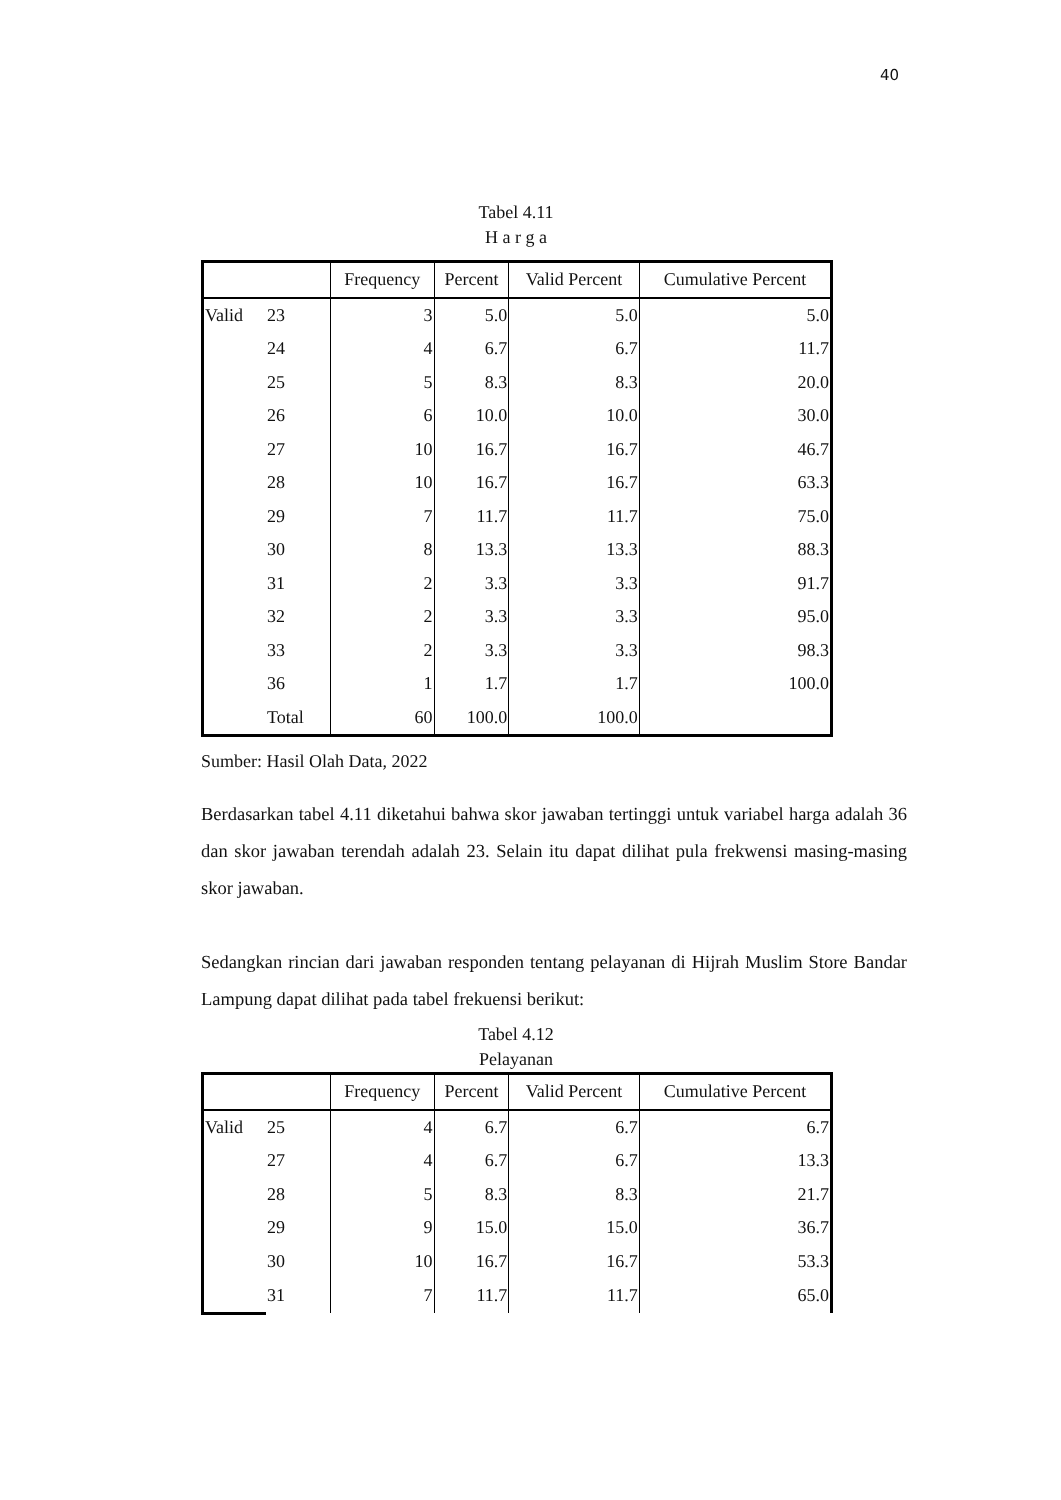40
Tabel 4.11
H a r g a
| | | Frequency | Percent | Valid Percent | Cumulative Percent |
| --- | --- | --- | --- | --- | --- |
| Valid | 23 | 3 | 5.0 | 5.0 | 5.0 |
| | 24 | 4 | 6.7 | 6.7 | 11.7 |
| | 25 | 5 | 8.3 | 8.3 | 20.0 |
| | 26 | 6 | 10.0 | 10.0 | 30.0 |
| | 27 | 10 | 16.7 | 16.7 | 46.7 |
| | 28 | 10 | 16.7 | 16.7 | 63.3 |
| | 29 | 7 | 11.7 | 11.7 | 75.0 |
| | 30 | 8 | 13.3 | 13.3 | 88.3 |
| | 31 | 2 | 3.3 | 3.3 | 91.7 |
| | 32 | 2 | 3.3 | 3.3 | 95.0 |
| | 33 | 2 | 3.3 | 3.3 | 98.3 |
| | 36 | 1 | 1.7 | 1.7 | 100.0 |
| | Total | 60 | 100.0 | 100.0 | |
Sumber: Hasil Olah Data, 2022
Berdasarkan tabel 4.11 diketahui bahwa skor jawaban tertinggi untuk variabel harga adalah 36 dan skor jawaban terendah adalah 23. Selain itu dapat dilihat pula frekwensi masing-masing skor jawaban.
Sedangkan rincian dari jawaban responden tentang pelayanan di Hijrah Muslim Store Bandar Lampung dapat dilihat pada tabel frekuensi berikut:
Tabel 4.12
Pelayanan
| | | Frequency | Percent | Valid Percent | Cumulative Percent |
| --- | --- | --- | --- | --- | --- |
| Valid | 25 | 4 | 6.7 | 6.7 | 6.7 |
| | 27 | 4 | 6.7 | 6.7 | 13.3 |
| | 28 | 5 | 8.3 | 8.3 | 21.7 |
| | 29 | 9 | 15.0 | 15.0 | 36.7 |
| | 30 | 10 | 16.7 | 16.7 | 53.3 |
| | 31 | 7 | 11.7 | 11.7 | 65.0 |